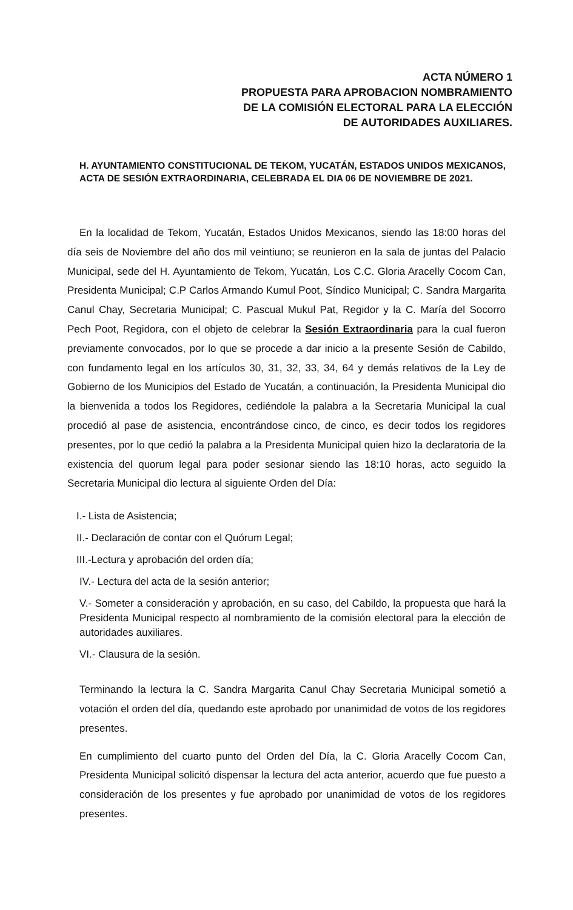ACTA NÚMERO 1
PROPUESTA PARA APROBACION NOMBRAMIENTO
DE LA COMISIÓN ELECTORAL PARA LA ELECCIÓN
DE AUTORIDADES AUXILIARES.
H. AYUNTAMIENTO CONSTITUCIONAL DE TEKOM, YUCATÁN, ESTADOS UNIDOS MEXICANOS, ACTA DE SESIÓN EXTRAORDINARIA, CELEBRADA EL DIA 06 DE NOVIEMBRE DE 2021.
En la localidad de Tekom, Yucatán, Estados Unidos Mexicanos, siendo las 18:00 horas del día seis de Noviembre del año dos mil veintiuno; se reunieron en la sala de juntas del Palacio Municipal, sede del H. Ayuntamiento de Tekom, Yucatán, Los C.C. Gloria Aracelly Cocom Can, Presidenta Municipal; C.P Carlos Armando Kumul Poot, Síndico Municipal; C. Sandra Margarita Canul Chay, Secretaria Municipal; C. Pascual Mukul Pat, Regidor y la C. María del Socorro Pech Poot, Regidora, con el objeto de celebrar la Sesión Extraordinaria para la cual fueron previamente convocados, por lo que se procede a dar inicio a la presente Sesión de Cabildo, con fundamento legal en los artículos 30, 31, 32, 33, 34, 64 y demás relativos de la Ley de Gobierno de los Municipios del Estado de Yucatán, a continuación, la Presidenta Municipal dio la bienvenida a todos los Regidores, cediéndole la palabra a la Secretaria Municipal la cual procedió al pase de asistencia, encontrándose cinco, de cinco, es decir todos los regidores presentes, por lo que cedió la palabra a la Presidenta Municipal quien hizo la declaratoria de la existencia del quorum legal para poder sesionar siendo las 18:10 horas, acto seguido la Secretaria Municipal dio lectura al siguiente Orden del Día:
I.- Lista de Asistencia;
II.- Declaración de contar con el Quórum Legal;
III.-Lectura y aprobación del orden día;
IV.- Lectura del acta de la sesión anterior;
V.- Someter a consideración y aprobación, en su caso, del Cabildo, la propuesta que hará la Presidenta Municipal respecto al nombramiento de la comisión electoral para la elección de autoridades auxiliares.
VI.- Clausura de la sesión.
Terminando la lectura la C. Sandra Margarita Canul Chay Secretaria Municipal sometió a votación el orden del día, quedando este aprobado por unanimidad de votos de los regidores presentes.
En cumplimiento del cuarto punto del Orden del Día, la C. Gloria Aracelly Cocom Can, Presidenta Municipal solicitó dispensar la lectura del acta anterior, acuerdo que fue puesto a consideración de los presentes y fue aprobado por unanimidad de votos de los regidores presentes.